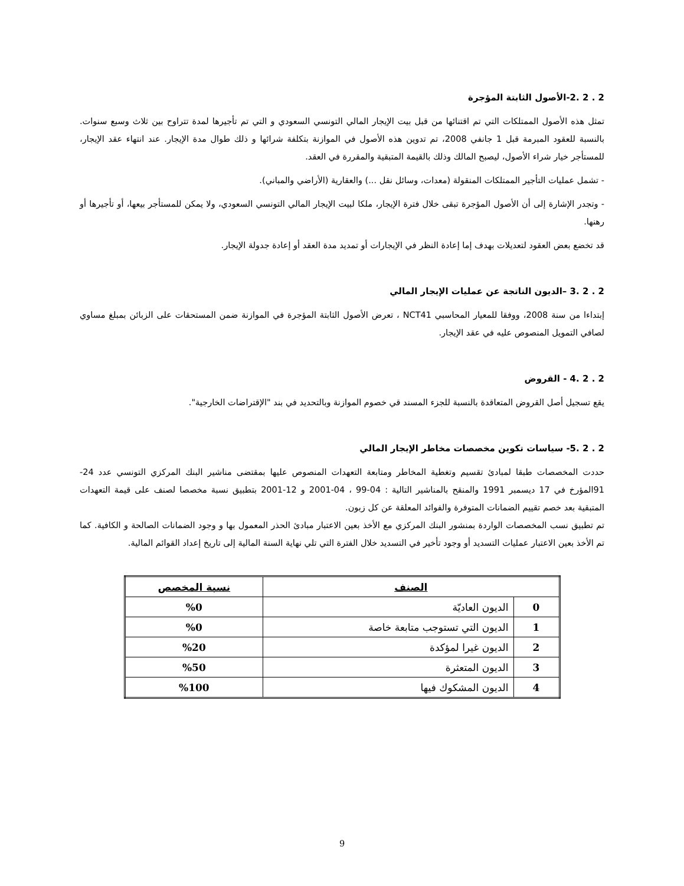2 . 2 .2-الأصول الثابتة المؤجرة
تمثل هذه الأصول الممتلكات التي تم اقتنائها من قبل بيت الإيجار المالي التونسي السعودي و التي تم تأجيرها لمدة تتراوح بين ثلاث وسبع سنوات. بالنسبة للعقود المبرمة قبل 1 جانفي 2008، تم تدوين هذه الأصول في الموازنة بتكلفة شرائها و ذلك طوال مدة الإيجار. عند انتهاء عقد الإيجار، للمستأجر خيار شراء الأصول، ليصبح المالك وذلك بالقيمة المتبقية والمقررة في العقد.
- تشمل عمليات التأجير الممتلكات المنقولة (معدات، وسائل نقل ...) والعقارية (الأراضي والمباني).
- وتجدر الإشارة إلى أن الأصول المؤجرة تبقى خلال فترة الإيجار، ملكا لبيت الإيجار المالي التونسي السعودي، ولا يمكن للمستأجر بيعها، أو تأجيرها أو رهنها.
قد تخضع بعض العقود لتعديلات بهدف إما إعادة النظر في الإيجارات أو تمديد مدة العقد أو إعادة جدولة الإيجار.
2 . 2 .3 –الديون الناتجة عن عمليات الإيجار المالي
إبتداءا من سنة 2008، ووفقا للمعيار المحاسبي NCT41 ، تعرض الأصول الثابتة المؤجرة في الموازنة ضمن المستحقات على الزبائن بمبلغ مساوي لصافي التمويل المنصوص عليه في عقد الإيجار.
2 . 2 .4 - القروض
يقع تسجيل أصل القروض المتعاقدة بالنسبة للجزء المسند قي خصوم الموازنة وبالتحديد في بند "الإقتراضات الخارجية".
2 . 2 .5- سياسات تكوين مخصصات مخاطر الإيجار المالي
حددت المخصصات طبقا لمبادئ تقسيم وتغطية المخاطر ومتابعة التعهدات المنصوص عليها بمقتضى مناشير البنك المركزي التونسي عدد 24-91المؤرخ في 17 ديسمبر 1991 والمنقح بالمناشير التالية : 04-99 ، 04-2001 و 12-2001 بتطبيق نسبة مخصصا لصنف على قيمة التعهدات المتبقية بعد خصم تقييم الضمانات المتوفرة والفوائد المعلقة عن كل زبون.
تم تطبيق نسب المخصصات الواردة بمنشور البنك المركزي مع الأخذ بعين الاعتبار مبادئ الحذر المعمول بها و وجود الضمانات الصالحة و الكافية. كما تم الأخذ بعين الاعتبار عمليات التسديد أو وجود تأخير في التسديد خلال الفترة التي تلي نهاية السنة المالية إلى تاريخ إعداد القوائم المالية.
| الصنف | | نسبة المخصص |
| --- | --- | --- |
| 0 | الديون العاديّة | %0 |
| 1 | الديون التي تستوجب متابعة خاصة | %0 |
| 2 | الديون غيرا لمؤكدة | %20 |
| 3 | الديون المتعثرة | %50 |
| 4 | الديون المشكوك فيها | %100 |
9